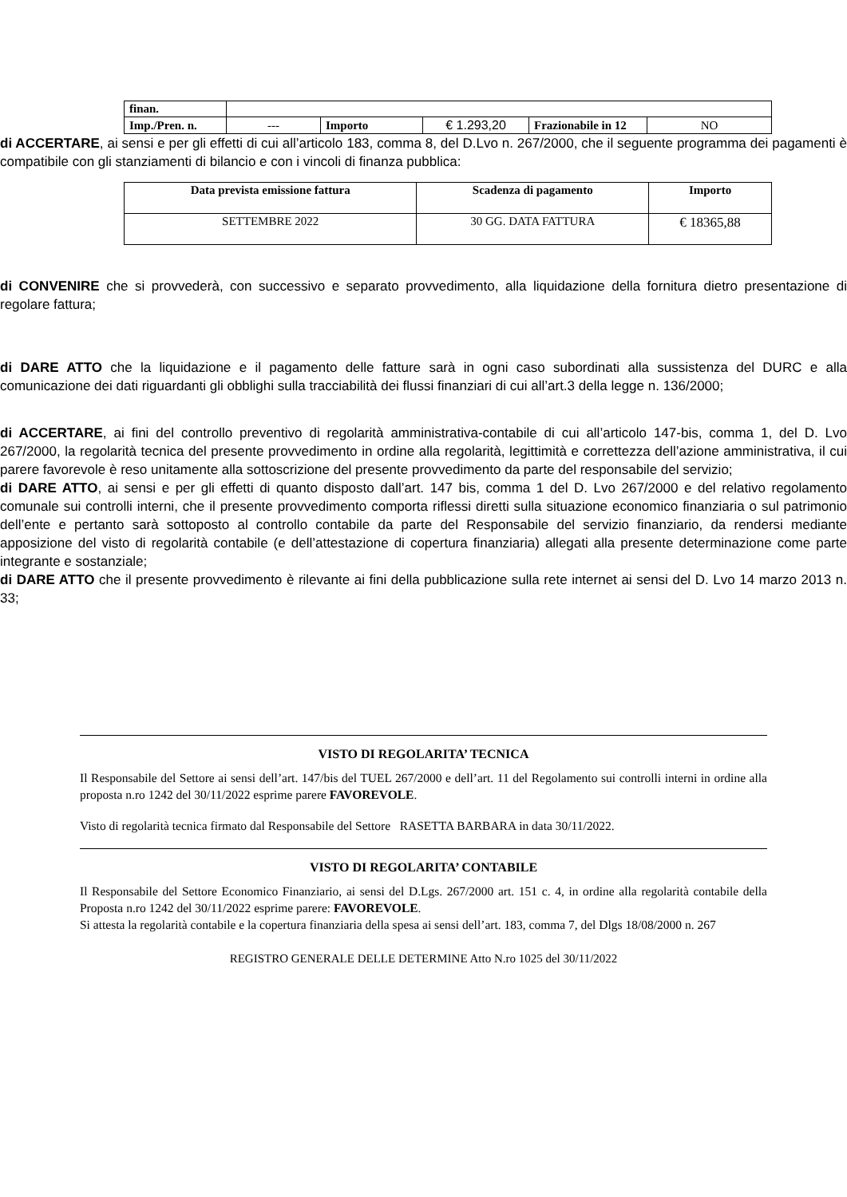| finan. | | | | | |
| Imp./Pren. n. | --- | Importo | € 1.293,20 | Frazionabile in 12 | NO |
di ACCERTARE, ai sensi e per gli effetti di cui all’articolo 183, comma 8, del D.Lvo n. 267/2000, che il seguente programma dei pagamenti è compatibile con gli stanziamenti di bilancio e con i vincoli di finanza pubblica:
| Data prevista emissione fattura | Scadenza di pagamento | Importo |
| --- | --- | --- |
| SETTEMBRE 2022 | 30 GG. DATA FATTURA | € 18365,88 |
di CONVENIRE che si provvederà, con successivo e separato provvedimento, alla liquidazione della fornitura dietro presentazione di regolare fattura;
di DARE ATTO che la liquidazione e il pagamento delle fatture sarà in ogni caso subordinati alla sussistenza del DURC e alla comunicazione dei dati riguardanti gli obblighi sulla tracciabilità dei flussi finanziari di cui all’art.3 della legge n. 136/2000;
di ACCERTARE, ai fini del controllo preventivo di regolarità amministrativa-contabile di cui all’articolo 147-bis, comma 1, del D. Lvo 267/2000, la regolarità tecnica del presente provvedimento in ordine alla regolarità, legittimità e correttezza dell’azione amministrativa, il cui parere favorevole è reso unitamente alla sottoscrizione del presente provvedimento da parte del responsabile del servizio;
di DARE ATTO, ai sensi e per gli effetti di quanto disposto dall’art. 147 bis, comma 1 del D. Lvo 267/2000 e del relativo regolamento comunale sui controlli interni, che il presente provvedimento comporta riflessi diretti sulla situazione economico finanziaria o sul patrimonio dell’ente e pertanto sarà sottoposto al controllo contabile da parte del Responsabile del servizio finanziario, da rendersi mediante apposizione del visto di regolarità contabile (e dell’attestazione di copertura finanziaria) allegati alla presente determinazione come parte integrante e sostanziale;
di DARE ATTO che il presente provvedimento è rilevante ai fini della pubblicazione sulla rete internet ai sensi del D. Lvo 14 marzo 2013 n. 33;
VISTO DI REGOLARITA’ TECNICA
Il Responsabile del Settore ai sensi dell’art. 147/bis del TUEL 267/2000 e dell’art. 11 del Regolamento sui controlli interni in ordine alla proposta n.ro 1242 del 30/11/2022 esprime parere FAVOREVOLE.
Visto di regolarità tecnica firmato dal Responsabile del Settore RASETTA BARBARA in data 30/11/2022.
VISTO DI REGOLARITA’ CONTABILE
Il Responsabile del Settore Economico Finanziario, ai sensi del D.Lgs. 267/2000 art. 151 c. 4, in ordine alla regolarità contabile della Proposta n.ro 1242 del 30/11/2022 esprime parere: FAVOREVOLE.
Si attesta la regolarità contabile e la copertura finanziaria della spesa ai sensi dell’art. 183, comma 7, del Dlgs 18/08/2000 n. 267
REGISTRO GENERALE DELLE DETERMINE Atto N.ro 1025 del 30/11/2022